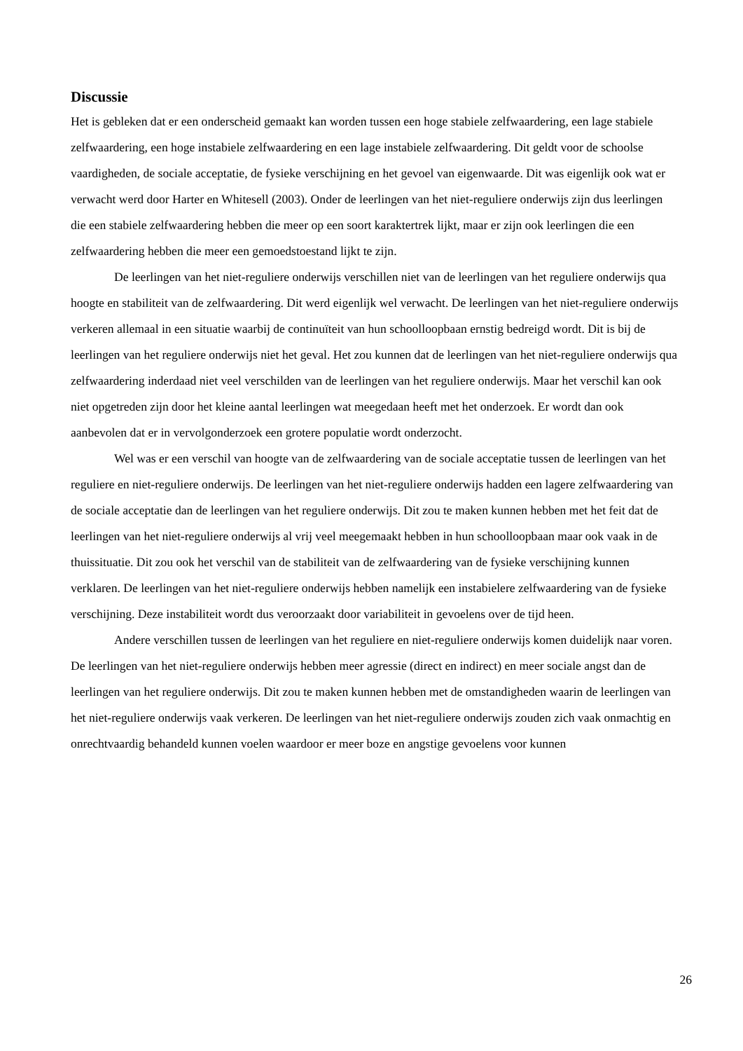Discussie
Het is gebleken dat er een onderscheid gemaakt kan worden tussen een hoge stabiele zelfwaardering, een lage stabiele zelfwaardering, een hoge instabiele zelfwaardering en een lage instabiele zelfwaardering. Dit geldt voor de schoolse vaardigheden, de sociale acceptatie, de fysieke verschijning en het gevoel van eigenwaarde. Dit was eigenlijk ook wat er verwacht werd door Harter en Whitesell (2003). Onder de leerlingen van het niet-reguliere onderwijs zijn dus leerlingen die een stabiele zelfwaardering hebben die meer op een soort karaktertrek lijkt, maar er zijn ook leerlingen die een zelfwaardering hebben die meer een gemoedstoestand lijkt te zijn.
De leerlingen van het niet-reguliere onderwijs verschillen niet van de leerlingen van het reguliere onderwijs qua hoogte en stabiliteit van de zelfwaardering. Dit werd eigenlijk wel verwacht. De leerlingen van het niet-reguliere onderwijs verkeren allemaal in een situatie waarbij de continuïteit van hun schoolloopbaan ernstig bedreigd wordt. Dit is bij de leerlingen van het reguliere onderwijs niet het geval. Het zou kunnen dat de leerlingen van het niet-reguliere onderwijs qua zelfwaardering inderdaad niet veel verschilden van de leerlingen van het reguliere onderwijs. Maar het verschil kan ook niet opgetreden zijn door het kleine aantal leerlingen wat meegedaan heeft met het onderzoek. Er wordt dan ook aanbevolen dat er in vervolgonderzoek een grotere populatie wordt onderzocht.
Wel was er een verschil van hoogte van de zelfwaardering van de sociale acceptatie tussen de leerlingen van het reguliere en niet-reguliere onderwijs. De leerlingen van het niet-reguliere onderwijs hadden een lagere zelfwaardering van de sociale acceptatie dan de leerlingen van het reguliere onderwijs. Dit zou te maken kunnen hebben met het feit dat de leerlingen van het niet-reguliere onderwijs al vrij veel meegemaakt hebben in hun schoolloopbaan maar ook vaak in de thuissituatie. Dit zou ook het verschil van de stabiliteit van de zelfwaardering van de fysieke verschijning kunnen verklaren. De leerlingen van het niet-reguliere onderwijs hebben namelijk een instabielere zelfwaardering van de fysieke verschijning. Deze instabiliteit wordt dus veroorzaakt door variabiliteit in gevoelens over de tijd heen.
Andere verschillen tussen de leerlingen van het reguliere en niet-reguliere onderwijs komen duidelijk naar voren. De leerlingen van het niet-reguliere onderwijs hebben meer agressie (direct en indirect) en meer sociale angst dan de leerlingen van het reguliere onderwijs. Dit zou te maken kunnen hebben met de omstandigheden waarin de leerlingen van het niet-reguliere onderwijs vaak verkeren. De leerlingen van het niet-reguliere onderwijs zouden zich vaak onmachtig en onrechtvaardig behandeld kunnen voelen waardoor er meer boze en angstige gevoelens voor kunnen
26